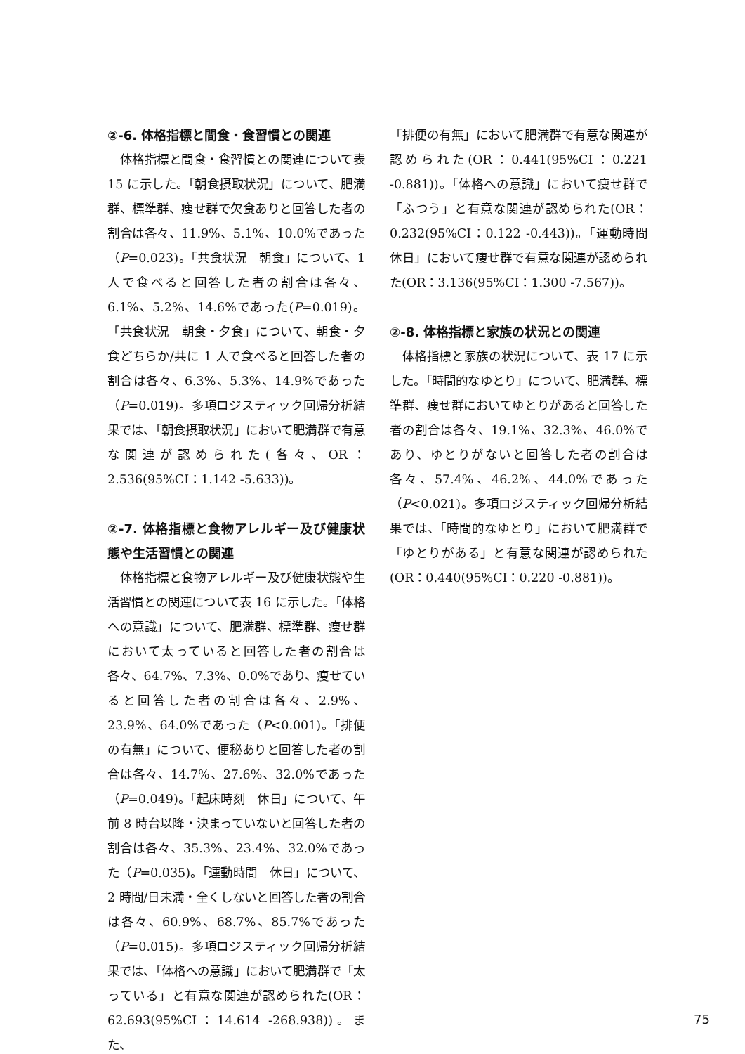②-6. 体格指標と間食・食習慣との関連
体格指標と間食・食習慣との関連について表 15 に示した。「朝食摂取状況」について、肥満群、標準群、痩せ群で欠食ありと回答した者の割合は各々、11.9%、5.1%、10.0%であった（P=0.023)。「共食状況　朝食」について、1 人で食べると回答した者の割合は各々、6.1%、5.2%、14.6%であった(P=0.019)。「共食状況　朝食・夕食」について、朝食・夕食どちらか/共に 1 人で食べると回答した者の割合は各々、6.3%、5.3%、14.9%であった（P=0.019)。多項ロジスティック回帰分析結果では、「朝食摂取状況」において肥満群で有意な関連が認められた(各々、OR：2.536(95%CI：1.142 -5.633))。
②-7. 体格指標と食物アレルギー及び健康状態や生活習慣との関連
体格指標と食物アレルギー及び健康状態や生活習慣との関連について表 16 に示した。「体格への意識」について、肥満群、標準群、痩せ群において太っていると回答した者の割合は各々、64.7%、7.3%、0.0%であり、痩せていると回答した者の割合は各々、2.9%、23.9%、64.0%であった（P<0.001)。「排便の有無」について、便秘ありと回答した者の割合は各々、14.7%、27.6%、32.0%であった（P=0.049)。「起床時刻　休日」について、午前 8 時台以降・決まっていないと回答した者の割合は各々、35.3%、23.4%、32.0%であった（P=0.035)。「運動時間　休日」について、2 時間/日未満・全くしないと回答した者の割合は各々、60.9%、68.7%、85.7%であった（P=0.015)。多項ロジスティック回帰分析結果では、「体格への意識」において肥満群で「太っている」と有意な関連が認められた(OR：62.693(95%CI：14.614 -268.938))。また、
「排便の有無」において肥満群で有意な関連が認められた(OR：0.441(95%CI：0.221 -0.881))。「体格への意識」において痩せ群で「ふつう」と有意な関連が認められた(OR：0.232(95%CI：0.122 -0.443))。「運動時間　休日」において痩せ群で有意な関連が認められた(OR：3.136(95%CI：1.300 -7.567))。
②-8. 体格指標と家族の状況との関連
体格指標と家族の状況について、表 17 に示した。「時間的なゆとり」について、肥満群、標準群、痩せ群においてゆとりがあると回答した者の割合は各々、19.1%、32.3%、46.0%であり、ゆとりがないと回答した者の割合は各々、57.4%、46.2%、44.0%であった（P<0.021)。多項ロジスティック回帰分析結果では、「時間的なゆとり」において肥満群で「ゆとりがある」と有意な関連が認められた(OR：0.440(95%CI：0.220 -0.881))。
75